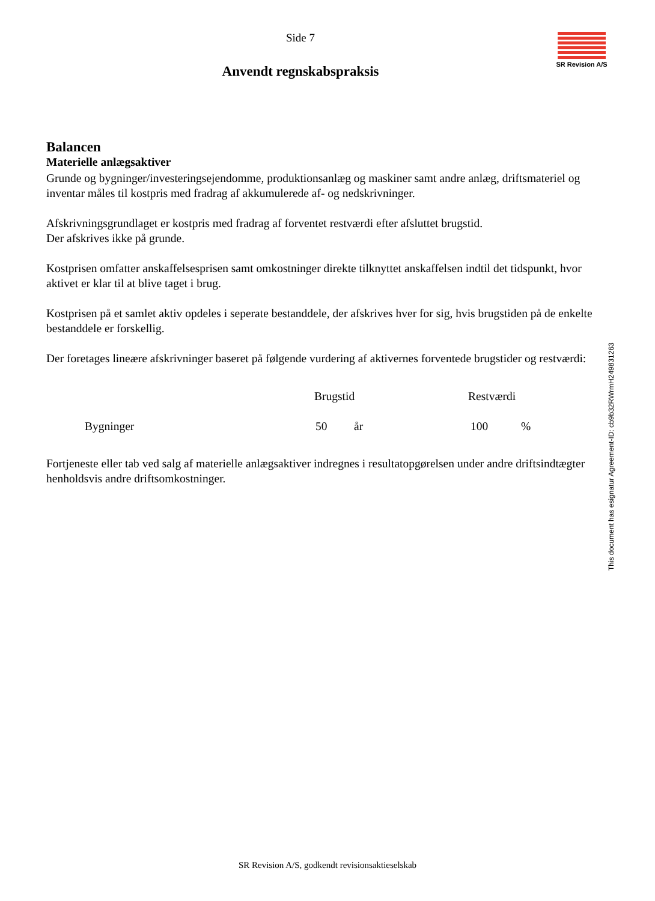Side 7
SR Revision A/S
Anvendt regnskabspraksis
Balancen
Materielle anlægsaktiver
Grunde og bygninger/investeringsejendomme, produktionsanlæg og maskiner samt andre anlæg, driftsmateriel og inventar måles til kostpris med fradrag af akkumulerede af- og nedskrivninger.
Afskrivningsgrundlaget er kostpris med fradrag af forventet restværdi efter afsluttet brugstid.
Der afskrives ikke på grunde.
Kostprisen omfatter anskaffelsesprisen samt omkostninger direkte tilknyttet anskaffelsen indtil det tidspunkt, hvor aktivet er klar til at blive taget i brug.
Kostprisen på et samlet aktiv opdeles i seperate bestanddele, der afskrives hver for sig, hvis brugstiden på de enkelte bestanddele er forskellig.
Der foretages lineære afskrivninger baseret på følgende vurdering af aktivernes forventede brugstider og restværdi:
| | Brugstid | | Restværdi | |
| --- | --- | --- | --- | --- |
| Bygninger | 50 | år | 100 | % |
Fortjeneste eller tab ved salg af materielle anlægsaktiver indregnes i resultatopgørelsen under andre driftsindtægter henholdsvis andre driftsomkostninger.
This document has esignatur Agreement-ID: cb9b32RWrmH249831263
SR Revision A/S, godkendt revisionsaktieselskab